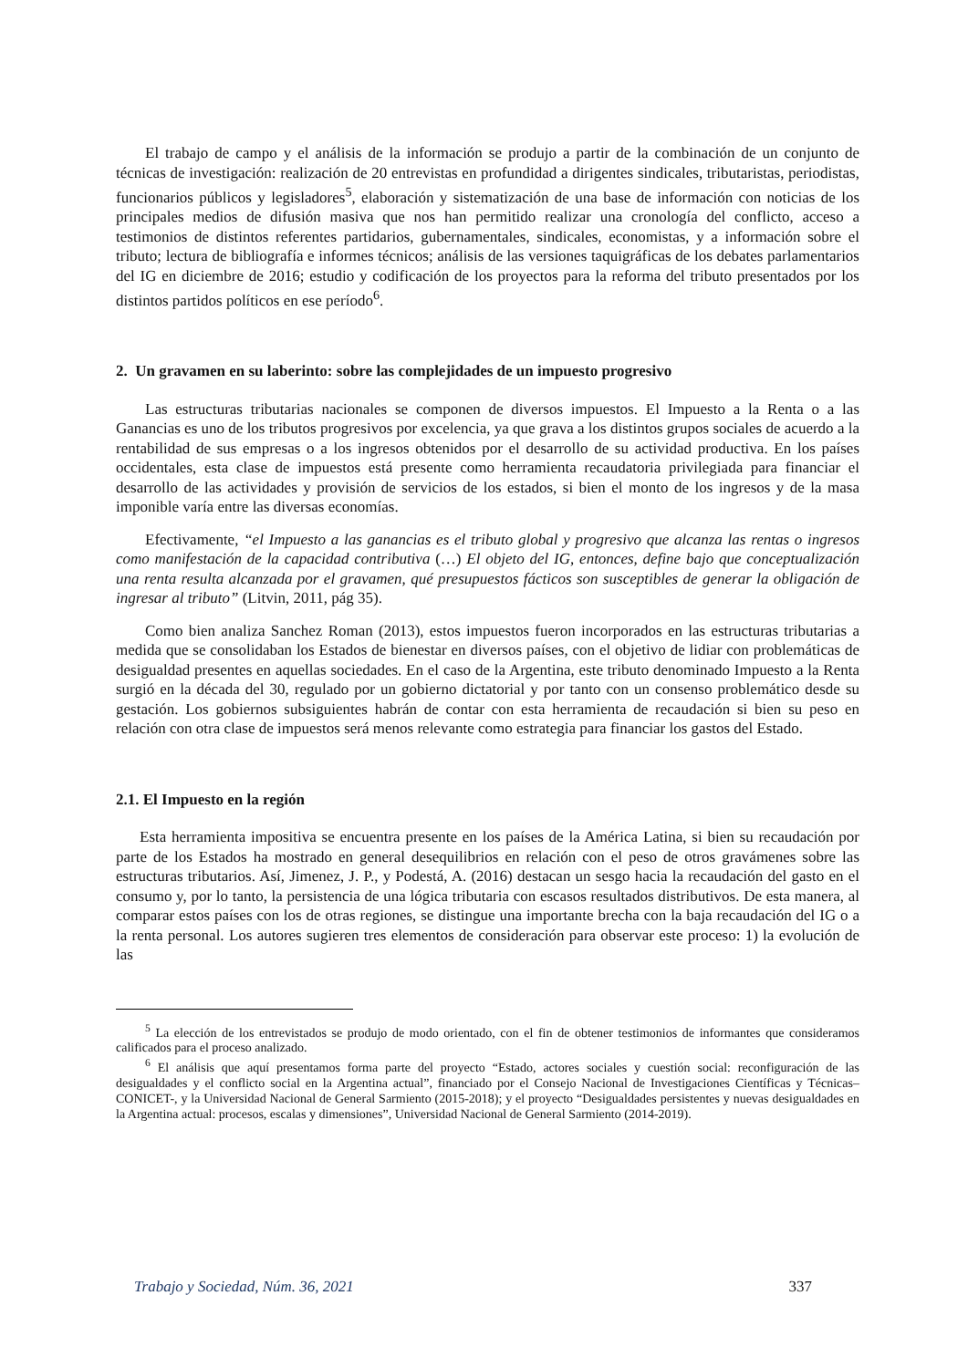El trabajo de campo y el análisis de la información se produjo a partir de la combinación de un conjunto de técnicas de investigación: realización de 20 entrevistas en profundidad a dirigentes sindicales, tributaristas, periodistas, funcionarios públicos y legisladores<sup>5</sup>, elaboración y sistematización de una base de información con noticias de los principales medios de difusión masiva que nos han permitido realizar una cronología del conflicto, acceso a testimonios de distintos referentes partidarios, gubernamentales, sindicales, economistas, y a información sobre el tributo; lectura de bibliografía e informes técnicos; análisis de las versiones taquigráficas de los debates parlamentarios del IG en diciembre de 2016; estudio y codificación de los proyectos para la reforma del tributo presentados por los distintos partidos políticos en ese período<sup>6</sup>.
2. Un gravamen en su laberinto: sobre las complejidades de un impuesto progresivo
Las estructuras tributarias nacionales se componen de diversos impuestos. El Impuesto a la Renta o a las Ganancias es uno de los tributos progresivos por excelencia, ya que grava a los distintos grupos sociales de acuerdo a la rentabilidad de sus empresas o a los ingresos obtenidos por el desarrollo de su actividad productiva. En los países occidentales, esta clase de impuestos está presente como herramienta recaudatoria privilegiada para financiar el desarrollo de las actividades y provisión de servicios de los estados, si bien el monto de los ingresos y de la masa imponible varía entre las diversas economías.
Efectivamente, “el Impuesto a las ganancias es el tributo global y progresivo que alcanza las rentas o ingresos como manifestación de la capacidad contributiva (…) El objeto del IG, entonces, define bajo que conceptualización una renta resulta alcanzada por el gravamen, qué presupuestos fácticos son susceptibles de generar la obligación de ingresar al tributo” (Litvin, 2011, pág 35).
Como bien analiza Sanchez Roman (2013), estos impuestos fueron incorporados en las estructuras tributarias a medida que se consolidaban los Estados de bienestar en diversos países, con el objetivo de lidiar con problemáticas de desigualdad presentes en aquellas sociedades. En el caso de la Argentina, este tributo denominado Impuesto a la Renta surgió en la década del 30, regulado por un gobierno dictatorial y por tanto con un consenso problemático desde su gestación. Los gobiernos subsiguientes habrán de contar con esta herramienta de recaudación si bien su peso en relación con otra clase de impuestos será menos relevante como estrategia para financiar los gastos del Estado.
2.1. El Impuesto en la región
Esta herramienta impositiva se encuentra presente en los países de la América Latina, si bien su recaudación por parte de los Estados ha mostrado en general desequilibrios en relación con el peso de otros gravámenes sobre las estructuras tributarios. Así, Jimenez, J. P., y Podestá, A. (2016) destacan un sesgo hacia la recaudación del gasto en el consumo y, por lo tanto, la persistencia de una lógica tributaria con escasos resultados distributivos. De esta manera, al comparar estos países con los de otras regiones, se distingue una importante brecha con la baja recaudación del IG o a la renta personal. Los autores sugieren tres elementos de consideración para observar este proceso: 1) la evolución de las
<sup>5</sup> La elección de los entrevistados se produjo de modo orientado, con el fin de obtener testimonios de informantes que consideramos calificados para el proceso analizado.
<sup>6</sup> El análisis que aquí presentamos forma parte del proyecto “Estado, actores sociales y cuestión social: reconfiguración de las desigualdades y el conflicto social en la Argentina actual”, financiado por el Consejo Nacional de Investigaciones Científicas y Técnicas– CONICET-, y la Universidad Nacional de General Sarmiento (2015-2018); y el proyecto “Desigualdades persistentes y nuevas desigualdades en la Argentina actual: procesos, escalas y dimensiones”, Universidad Nacional de General Sarmiento (2014-2019).
Trabajo y Sociedad, Núm. 36, 2021 337